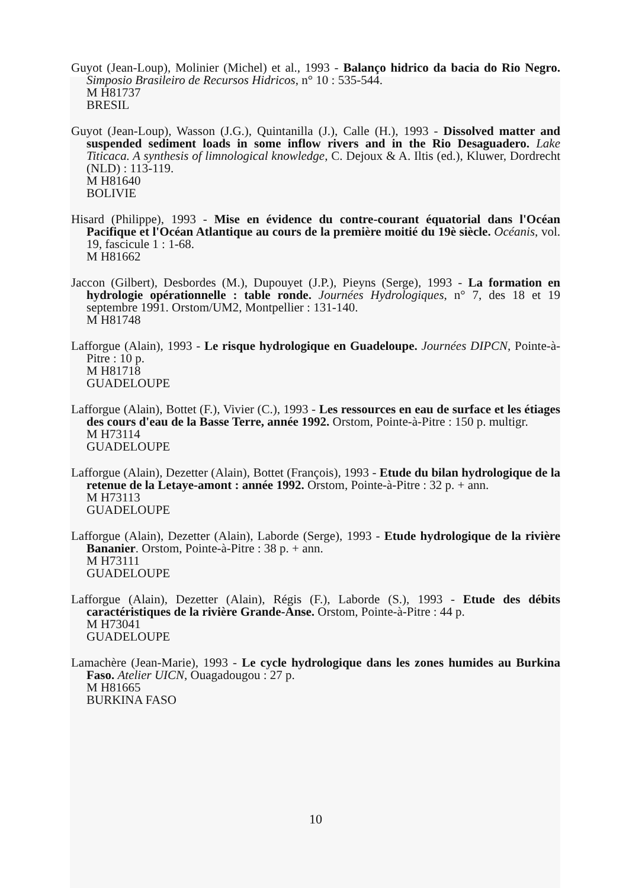Guyot (Jean-Loup), Molinier (Michel) et al., 1993 - Balanço hidrico da bacia do Rio Negro. Simposio Brasileiro de Recursos Hidricos, n° 10 : 535-544.
M H81737
BRESIL
Guyot (Jean-Loup), Wasson (J.G.), Quintanilla (J.), Calle (H.), 1993 - Dissolved matter and suspended sediment loads in some inflow rivers and in the Rio Desaguadero. Lake Titicaca. A synthesis of limnological knowledge, C. Dejoux & A. Iltis (ed.), Kluwer, Dordrecht (NLD) : 113-119.
M H81640
BOLIVIE
Hisard (Philippe), 1993 - Mise en évidence du contre-courant équatorial dans l'Océan Pacifique et l'Océan Atlantique au cours de la première moitié du 19è siècle. Océanis, vol. 19, fascicule 1 : 1-68.
M H81662
Jaccon (Gilbert), Desbordes (M.), Dupouyet (J.P.), Pieyns (Serge), 1993 - La formation en hydrologie opérationnelle : table ronde. Journées Hydrologiques, n° 7, des 18 et 19 septembre 1991. Orstom/UM2, Montpellier : 131-140.
M H81748
Lafforgue (Alain), 1993 - Le risque hydrologique en Guadeloupe. Journées DIPCN, Pointe-à-Pitre : 10 p.
M H81718
GUADELOUPE
Lafforgue (Alain), Bottet (F.), Vivier (C.), 1993 - Les ressources en eau de surface et les étiages des cours d'eau de la Basse Terre, année 1992. Orstom, Pointe-à-Pitre : 150 p. multigr.
M H73114
GUADELOUPE
Lafforgue (Alain), Dezetter (Alain), Bottet (François), 1993 - Etude du bilan hydrologique de la retenue de la Letaye-amont : année 1992. Orstom, Pointe-à-Pitre : 32 p. + ann.
M H73113
GUADELOUPE
Lafforgue (Alain), Dezetter (Alain), Laborde (Serge), 1993 - Etude hydrologique de la rivière Bananier. Orstom, Pointe-à-Pitre : 38 p. + ann.
M H73111
GUADELOUPE
Lafforgue (Alain), Dezetter (Alain), Régis (F.), Laborde (S.), 1993 - Etude des débits caractéristiques de la rivière Grande-Anse. Orstom, Pointe-à-Pitre : 44 p.
M H73041
GUADELOUPE
Lamachère (Jean-Marie), 1993 - Le cycle hydrologique dans les zones humides au Burkina Faso. Atelier UICN, Ouagadougou : 27 p.
M H81665
BURKINA FASO
10